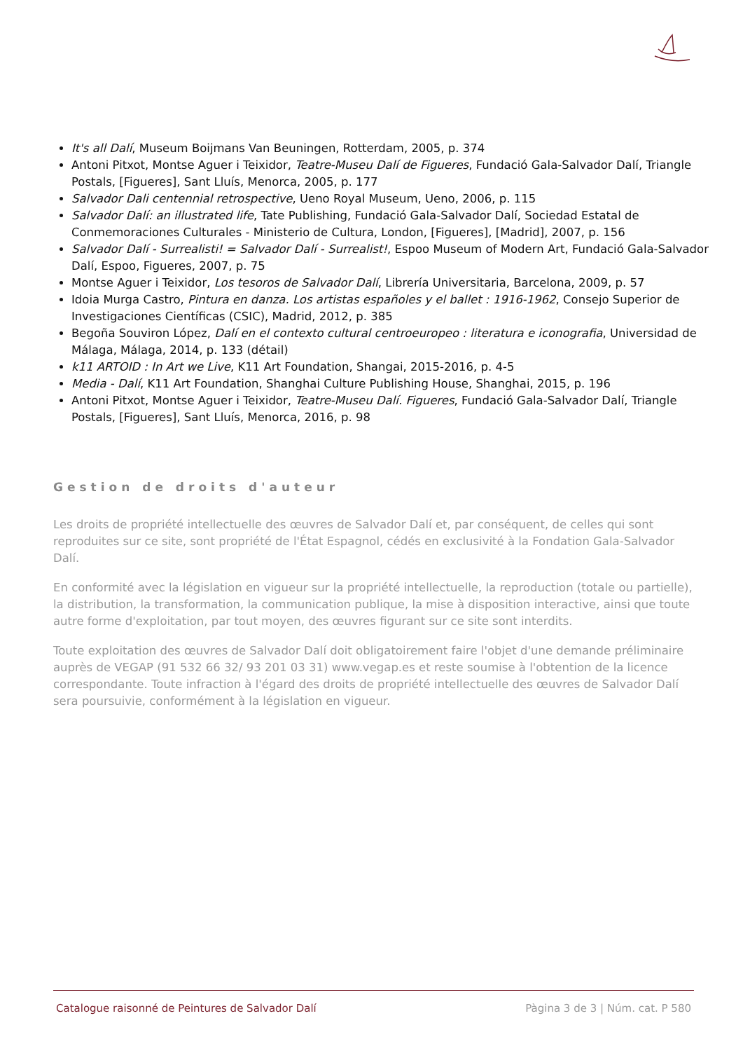It's all Dalí, Museum Boijmans Van Beuningen, Rotterdam, 2005, p. 374
Antoni Pitxot, Montse Aguer i Teixidor, Teatre-Museu Dalí de Figueres, Fundació Gala-Salvador Dalí, Triangle Postals, [Figueres], Sant Lluís, Menorca, 2005, p. 177
Salvador Dali centennial retrospective, Ueno Royal Museum, Ueno, 2006, p. 115
Salvador Dalí: an illustrated life, Tate Publishing, Fundació Gala-Salvador Dalí, Sociedad Estatal de Conmemoraciones Culturales - Ministerio de Cultura, London, [Figueres], [Madrid], 2007, p. 156
Salvador Dalí - Surrealisti! = Salvador Dalí - Surrealist!, Espoo Museum of Modern Art, Fundació Gala-Salvador Dalí, Espoo, Figueres, 2007, p. 75
Montse Aguer i Teixidor, Los tesoros de Salvador Dalí, Librería Universitaria, Barcelona, 2009, p. 57
Idoia Murga Castro, Pintura en danza. Los artistas españoles y el ballet : 1916-1962, Consejo Superior de Investigaciones Científicas (CSIC), Madrid, 2012, p. 385
Begoña Souviron López, Dalí en el contexto cultural centroeuropeo : literatura e iconografia, Universidad de Málaga, Málaga, 2014, p. 133 (détail)
k11 ARTOID : In Art we Live, K11 Art Foundation, Shangai, 2015-2016, p. 4-5
Media - Dalí, K11 Art Foundation, Shanghai Culture Publishing House, Shanghai, 2015, p. 196
Antoni Pitxot, Montse Aguer i Teixidor, Teatre-Museu Dalí. Figueres, Fundació Gala-Salvador Dalí, Triangle Postals, [Figueres], Sant Lluís, Menorca, 2016, p. 98
Gestion de droits d'auteur
Les droits de propriété intellectuelle des œuvres de Salvador Dalí et, par conséquent, de celles qui sont reproduites sur ce site, sont propriété de l'État Espagnol, cédés en exclusivité à la Fondation Gala-Salvador Dalí.
En conformité avec la législation en vigueur sur la propriété intellectuelle, la reproduction (totale ou partielle), la distribution, la transformation, la communication publique, la mise à disposition interactive, ainsi que toute autre forme d'exploitation, par tout moyen, des œuvres figurant sur ce site sont interdits.
Toute exploitation des œuvres de Salvador Dalí doit obligatoirement faire l'objet d'une demande préliminaire auprès de VEGAP (91 532 66 32/ 93 201 03 31) www.vegap.es et reste soumise à l'obtention de la licence correspondante. Toute infraction à l'égard des droits de propriété intellectuelle des œuvres de Salvador Dalí sera poursuivie, conformément à la législation en vigueur.
Catalogue raisonné de Peintures de Salvador Dalí Pàgina 3 de 3 | Núm. cat. P 580